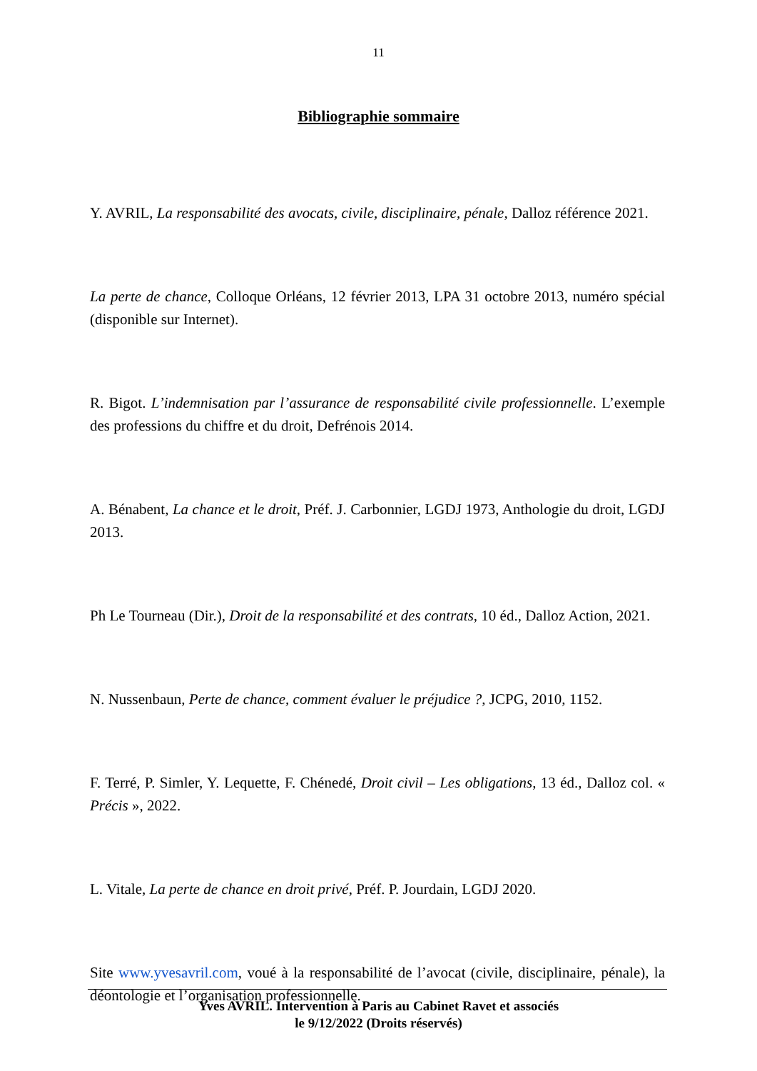11
Bibliographie sommaire
Y. AVRIL, La responsabilité des avocats, civile, disciplinaire, pénale, Dalloz référence 2021.
La perte de chance, Colloque Orléans, 12 février 2013, LPA 31 octobre 2013, numéro spécial (disponible sur Internet).
R. Bigot. L’indemnisation par l’assurance de responsabilité civile professionnelle. L’exemple des professions du chiffre et du droit, Defrénois 2014.
A. Bénabent, La chance et le droit, Préf. J. Carbonnier, LGDJ 1973, Anthologie du droit, LGDJ 2013.
Ph Le Tourneau (Dir.), Droit de la responsabilité et des contrats, 10 éd., Dalloz Action, 2021.
N. Nussenbaun, Perte de chance, comment évaluer le préjudice ?, JCPG, 2010, 1152.
F. Terré, P. Simler, Y. Lequette, F. Chénedé, Droit civil – Les obligations, 13 éd., Dalloz col. « Précis », 2022.
L. Vitale, La perte de chance en droit privé, Préf. P. Jourdain, LGDJ 2020.
Site www.yvesavril.com, voué à la responsabilité de l’avocat (civile, disciplinaire, pénale), la déontologie et l’organisation professionnelle.
Yves AVRIL. Intervention à Paris au Cabinet Ravet et associés
le 9/12/2022 (Droits réservés)